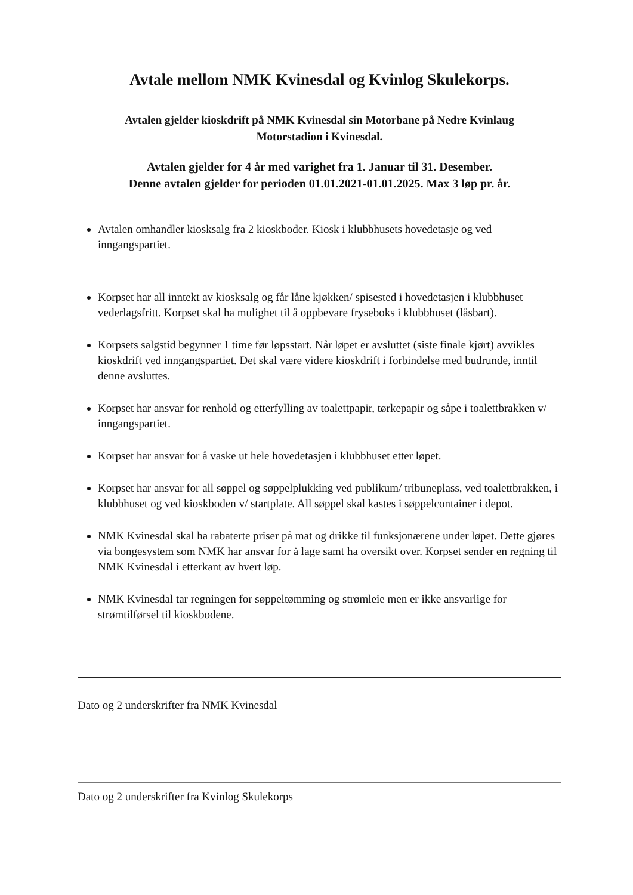Avtale mellom NMK Kvinesdal og Kvinlog Skulekorps.
Avtalen gjelder kioskdrift på NMK Kvinesdal sin Motorbane på Nedre Kvinlaug
Motorstadion i Kvinesdal.
Avtalen gjelder for 4 år med varighet fra 1. Januar til 31. Desember.
Denne avtalen gjelder for perioden 01.01.2021-01.01.2025. Max 3 løp pr. år.
Avtalen omhandler kiosksalg fra 2 kioskboder. Kiosk i klubbhusets hovedetasje og ved inngangspartiet.
Korpset har all inntekt av kiosksalg og får låne kjøkken/ spisested i hovedetasjen i klubbhuset vederlagsfritt. Korpset skal ha mulighet til å oppbevare fryseboks i klubbhuset (låsbart).
Korpsets salgstid begynner 1 time før løpsstart. Når løpet er avsluttet (siste finale kjørt) avvikles kioskdrift ved inngangspartiet. Det skal være videre kioskdrift i forbindelse med budrunde, inntil denne avsluttes.
Korpset har ansvar for renhold og etterfylling av toalettpapir, tørkepapir og såpe i toalettbrakken v/ inngangspartiet.
Korpset har ansvar for å vaske ut hele hovedetasjen i klubbhuset etter løpet.
Korpset har ansvar for all søppel og søppelplukking ved publikum/ tribuneplass, ved toalettbrakken, i klubbhuset og ved kioskboden v/ startplate. All søppel skal kastes i søppelcontainer i depot.
NMK Kvinesdal skal ha rabaterte priser på mat og drikke til funksjonærene under løpet. Dette gjøres via bongesystem som NMK har ansvar for å lage samt ha oversikt over. Korpset sender en regning til NMK Kvinesdal i etterkant av hvert løp.
NMK Kvinesdal tar regningen for søppeltømming og strømleie men er ikke ansvarlige for strømtilførsel til kioskbodene.
Dato og 2 underskrifter fra NMK Kvinesdal
Dato og 2 underskrifter fra Kvinlog Skulekorps